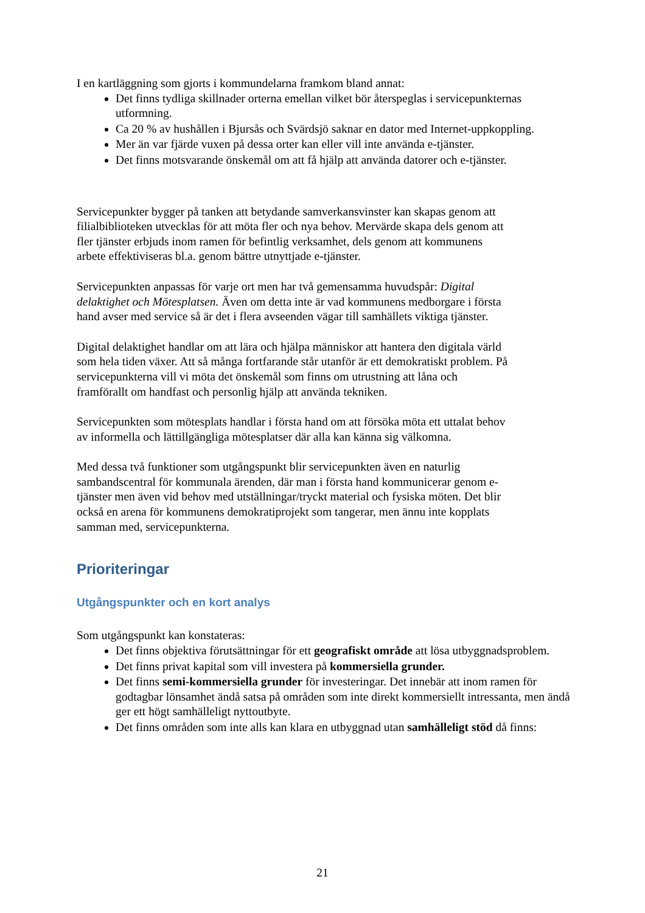I en kartläggning som gjorts i kommundelarna framkom bland annat:
Det finns tydliga skillnader orterna emellan vilket bör återspeglas i servicepunkternas utformning.
Ca 20 % av hushållen i Bjursås och Svärdsjö saknar en dator med Internet-uppkoppling.
Mer än var fjärde vuxen på dessa orter kan eller vill inte använda e-tjänster.
Det finns motsvarande önskemål om att få hjälp att använda datorer och e-tjänster.
Servicepunkter bygger på tanken att betydande samverkansvinster kan skapas genom att filialbiblioteken utvecklas för att möta fler och nya behov. Mervärde skapa dels genom att fler tjänster erbjuds inom ramen för befintlig verksamhet, dels genom att kommunens arbete effektiviseras bl.a. genom bättre utnyttjade e-tjänster.
Servicepunkten anpassas för varje ort men har två gemensamma huvudspår: Digital delaktighet och Mötesplatsen. Även om detta inte är vad kommunens medborgare i första hand avser med service så är det i flera avseenden vägar till samhällets viktiga tjänster.
Digital delaktighet handlar om att lära och hjälpa människor att hantera den digitala värld som hela tiden växer. Att så många fortfarande står utanför är ett demokratiskt problem. På servicepunkterna vill vi möta det önskemål som finns om utrustning att låna och framförallt om handfast och personlig hjälp att använda tekniken.
Servicepunkten som mötesplats handlar i första hand om att försöka möta ett uttalat behov av informella och lättillgängliga mötesplatser där alla kan känna sig välkomna.
Med dessa två funktioner som utgångspunkt blir servicepunkten även en naturlig sambandscentral för kommunala ärenden, där man i första hand kommunicerar genom e-tjänster men även vid behov med utställningar/tryckt material och fysiska möten. Det blir också en arena för kommunens demokratiprojekt som tangerar, men ännu inte kopplats samman med, servicepunkterna.
Prioriteringar
Utgångspunkter och en kort analys
Som utgångspunkt kan konstateras:
Det finns objektiva förutsättningar för ett geografiskt område att lösa utbyggnadsproblem.
Det finns privat kapital som vill investera på kommersiella grunder.
Det finns semi-kommersiella grunder för investeringar. Det innebär att inom ramen för godtagbar lönsamhet ändå satsa på områden som inte direkt kommersiellt intressanta, men ändå ger ett högt samhälleligt nyttoutbyte.
Det finns områden som inte alls kan klara en utbyggnad utan samhälleligt stöd då finns:
21